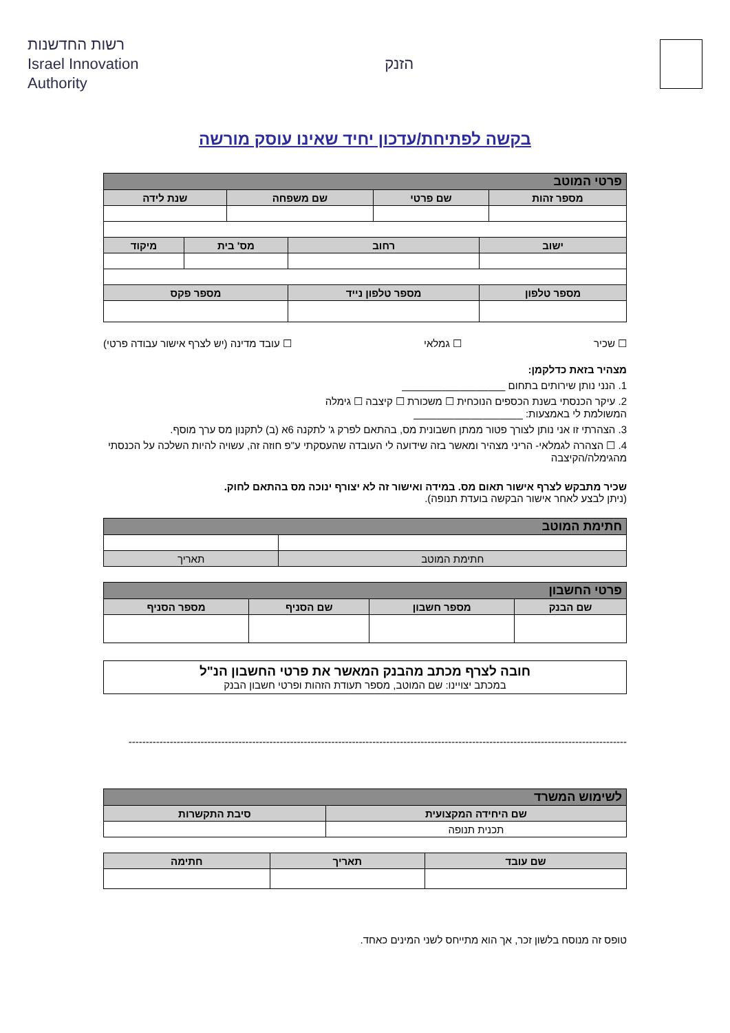רשות החדשנות
Israel Innovation
Authority
הזנק
בקשה לפתיחת/עדכון יחיד שאינו עוסק מורשה
| פרטי המוטב | | | |
| --- | --- | --- | --- |
| מספר זהות | שם פרטי | שם משפחה | שנת לידה |
| ישוב | רחוב | מס' בית | מיקוד |
| --- | --- | --- | --- |
| מספר טלפון | מספר טלפון נייד | מספר פקס | |
☐ שכיר ☐ גמלאי ☐ עובד מדינה (יש לצרף אישור עבודה פרטי)
מצהיר בזאת כדלקמן:
1. הנני נותן שירותים בתחום __________________
2. עיקר הכנסתי בשנת הכספים הנוכחית ☐ משכורת ☐ קיצבה ☐ גימלה
המשולמת לי באמצעות: ___________________
3. הצהרתי זו אני נותן לצורך פטור ממתן חשבונית מס, בהתאם לפרק ג' לתקנה 6א (ב) לתקנון מס ערך מוסף.
4. ☐ הצהרה לגמלאי- הריני מצהיר ומאשר בזה שידועה לי העובדה שהעסקתי ע"פ חוזה זה, עשויה להיות השלכה על הכנסתי מהגימלה/הקיצבה
שכיר מתבקש לצרף אישור תאום מס. במידה ואישור זה לא יצורף ינוכה מס בהתאם לחוק.
(ניתן לבצע לאחר אישור הבקשה בועדת תנופה).
| חתימת המוטב | |
| --- | --- |
| חתימת המוטב | תאריך |
| פרטי החשבון | | | |
| --- | --- | --- | --- |
| שם הבנק | מספר חשבון | שם הסניף | מספר הסניף |
חובה לצרף מכתב מהבנק המאשר את פרטי החשבון הנ"ל
במכתב יצויינו: שם המוטב, מספר תעודת הזהות ופרטי חשבון הבנק
-------------------------------------------------------------------------------------------------------------------------------------------------
| לשימוש המשרד | |
| --- | --- |
| שם היחידה המקצועית | סיבת התקשרות |
| תכנית תנופה | |
| שם עובד | תאריך | חתימה |
| --- | --- | --- |
טופס זה מנוסח בלשון זכר, אך הוא מתייחס לשני המינים כאחד.